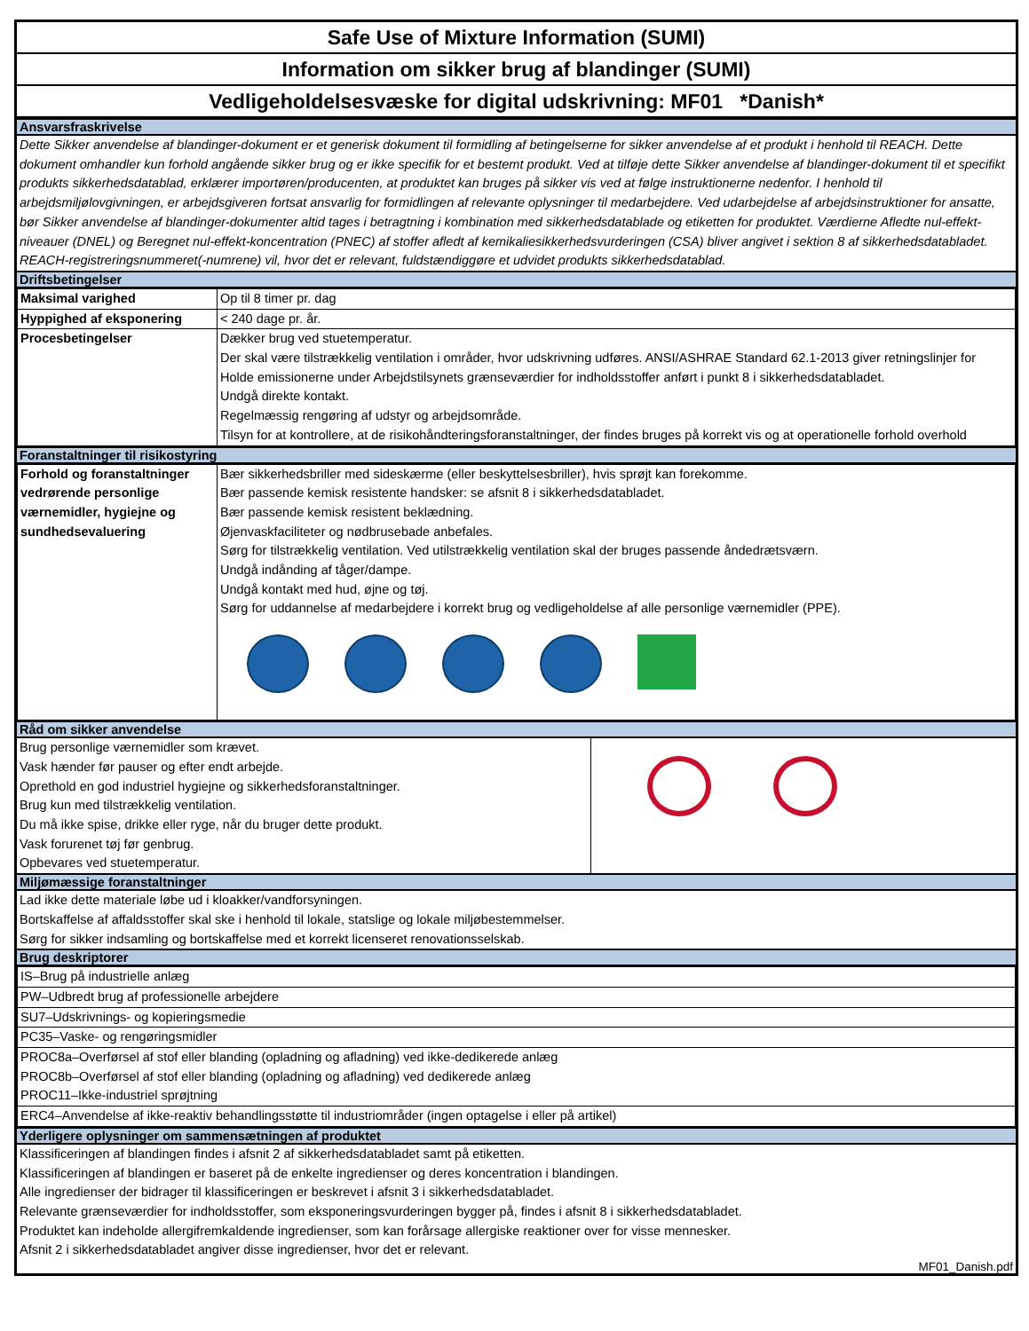Safe Use of Mixture Information (SUMI)
Information om sikker brug af blandinger (SUMI)
Vedligeholdelsesvæske for digital udskrivning: MF01 *Danish*
Ansvarsfraskrivelse
Dette Sikker anvendelse af blandinger-dokument er et generisk dokument til formidling af betingelserne for sikker anvendelse af et produkt i henhold til REACH. Dette dokument omhandler kun forhold angående sikker brug og er ikke specifik for et bestemt produkt. Ved at tilføje dette Sikker anvendelse af blandinger-dokument til et specifikt produkts sikkerhedsdatablad, erklærer importøren/producenten, at produktet kan bruges på sikker vis ved at følge instruktionerne nedenfor. I henhold til arbejdsmiljølovgivningen, er arbejdsgiveren fortsat ansvarlig for formidlingen af relevante oplysninger til medarbejdere. Ved udarbejdelse af arbejdsinstruktioner for ansatte, bør Sikker anvendelse af blandinger-dokumenter altid tages i betragtning i kombination med sikkerhedsdatablade og etiketten for produktet. Værdierne Afledte nul-effekt-niveauer (DNEL) og Beregnet nul-effekt-koncentration (PNEC) af stoffer afledt af kemikaliesikkerhedsvurderingen (CSA) bliver angivet i sektion 8 af sikkerhedsdatabladet.
REACH-registreringsnummeret(-numrene) vil, hvor det er relevant, fuldstændiggøre et udvidet produkts sikkerhedsdatablad.
Driftsbetingelser
| Maksimal varighed | Op til 8 timer pr. dag |
| Hyppighed af eksponering | < 240 dage pr. år. |
| Procesbetingelser | Dækker brug ved stuetemperatur. Der skal være tilstrækkelig ventilation i områder, hvor udskrivning udføres. ANSI/ASHRAE Standard 62.1-2013 giver retningslinjer for Holde emissionerne under Arbejdstilsynets grænseværdier for indholdsstoffer anført i punkt 8 i sikkerhedsdatabladet. Undgå direkte kontakt. Regelmæssig rengøring af udstyr og arbejdsområde. Tilsyn for at kontrollere, at de risikohåndteringsforanstaltninger, der findes bruges på korrekt vis og at operationelle forhold overhold |
Foranstaltninger til risikostyring
| Forhold og foranstaltninger vedrørende personlige værnemidler, hygiejne og sundhedsevaluering | Bær sikkerhedsbriller med sideskærme (eller beskyttelsesbriller), hvis sprøjt kan forekomme. Bær passende kemisk resistente handsker: se afsnit 8 i sikkerhedsdatabladet. Bær passende kemisk resistent beklædning. Øjenvaskfaciliteter og nødbrusebade anbefales. Sørg for tilstrækkelig ventilation. Ved utilstrækkelig ventilation skal der bruges passende åndedrætsværn. Undgå indånding af tåger/dampe. Undgå kontakt med hud, øjne og tøj. Sørg for uddannelse af medarbejdere i korrekt brug og vedligeholdelse af alle personlige værnemidler (PPE). |
Råd om sikker anvendelse
| Brug personlige værnemidler som krævet. Vask hænder før pauser og efter endt arbejde. Oprethold en god industriel hygiejne og sikkerhedsforanstaltninger. Brug kun med tilstrækkelig ventilation. Du må ikke spise, drikke eller ryge, når du bruger dette produkt. Vask forurenet tøj før genbrug. Opbevares ved stuetemperatur. | |
Miljømæssige foranstaltninger
Lad ikke dette materiale løbe ud i kloakker/vandforsyningen.
Bortskaffelse af affaldsstoffer skal ske i henhold til lokale, statslige og lokale miljøbestemmelser.
Sørg for sikker indsamling og bortskaffelse med et korrekt licenseret renovationsselskab.
Brug deskriptorer
| IS–Brug på industrielle anlæg |
| PW–Udbredt brug af professionelle arbejdere |
| SU7–Udskrivnings- og kopieringsmedie |
| PC35–Vaske- og rengøringsmidler |
| PROC8a–Overførsel af stof eller blanding (opladning og afladning) ved ikke-dedikerede anlæg PROC8b–Overførsel af stof eller blanding (opladning og afladning) ved dedikerede anlæg PROC11–Ikke-industriel sprøjtning |
| ERC4–Anvendelse af ikke-reaktiv behandlingsstøtte til industriområder (ingen optagelse i eller på artikel) |
Yderligere oplysninger om sammensætningen af produktet
Klassificeringen af blandingen findes i afsnit 2 af sikkerhedsdatabladet samt på etiketten.
Klassificeringen af blandingen er baseret på de enkelte ingredienser og deres koncentration i blandingen.
Alle ingredienser der bidrager til klassificeringen er beskrevet i afsnit 3 i sikkerhedsdatabladet.
Relevante grænseværdier for indholdsstoffer, som eksponeringsvurderingen bygger på, findes i afsnit 8 i sikkerhedsdatabladet.
Produktet kan indeholde allergifremkaldende ingredienser, som kan forårsage allergiske reaktioner over for visse mennesker.
Afsnit 2 i sikkerhedsdatabladet angiver disse ingredienser, hvor det er relevant.
MF01_Danish.pdf